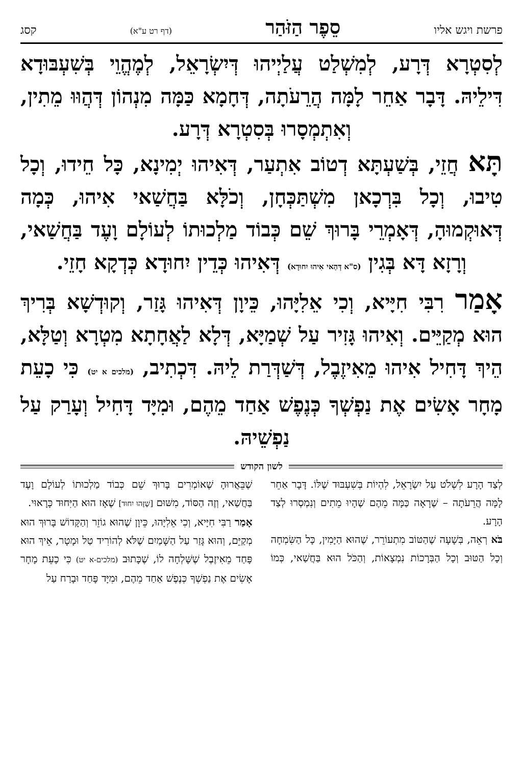פרשת ויגש אליו סֵפֶר הַזֹּהַר (דף רט ע"א) קסג
לְסִטְרָא דְּרָע, לְמִשְׁלַט עֲלַיְיהוּ דְּיִשְׂרָאֵל, לְמֶהֱוֵי בְּשִׁעְבּוּדָא דִּילֵיהּ. דָּבָר אַחֵר לָמָּה הֲרֵעֹתָה, דְּחָמָא כַּמָּה מִנְהוֹן דְּהֲוּוּ מֵתִין, וְאִתְמְסָרוּ בְּסִטְרָא דְּרָע.
תָּא חֲזֵי, בְּשַׁעְתָּא דְטוֹב אִתְעַר, דְּאִיהוּ יְמִינָא, כָּל חֵידוּ, וְכָל טִיבוּ, וְכָל בִּרְכָאן מִשְׁתַּכְּחָן, וְכֹלָּא בַּחֲשַׁאי אִיהוּ, כְּמָה דְּאוּקְמוּהָ, דְּאָמְרֵי בָּרוּךְ שֵׁם כְּבוֹד מַלְכוּתוֹ לְעוֹלָם וָעֶד בַּחֲשַׁאי, וְרָזָא דָּא בְּגִין (ס"א דְּהַאי אִיהוּ יִחוּדָא) דְּאִיהוּ כְּדֵין יִחוּדָא כְּדְקָא חָזֵי.
אָמַר רִבִּי חִיָּיא, וְכִי אֵלִיָּהוּ, כֵּיוָן דְּאִיהוּ גָּזַר, וְקוּדְשָׁא בְּרִיךְ הוּא מְקַיֵּים. וְאִיהוּ גָּזִיר עַל שְׁמַיָּא, דְּלָא לַאֲחָתָא מִטְרָא וְטַלָּא, הֵיךְ דָּחִיל אִיהוּ מֵאִיזֶבֶל, דְּשַׁדְּרַת לֵיהּ. דִּכְתִיב, (מלכים א יט) כִּי כָעֵת מָחָר אָשִׂים אֶת נַפְשְׁךָ כְּנֶפֶשׁ אַחַד מֵהֶם, וּמִיָּד דָּחִיל וְעָרַק עַל נַפְשֵׁיהּ.
לשון הקודש
לְצַד הָרָע לִשְׁלֹט עַל יִשְׂרָאֵל, לִהְיוֹת בְּשִׁעְבּוּד שֶׁלּוֹ. דָּבָר אַחֵר לָמָּה הֲרֵעֹתָה – שֶׁרָאָה כַּמָּה מֵהֶם שֶׁהָיוּ מֵתִים וְנִמְסְרוּ לְצַד הָרָע.
בֹּא רְאֵה, בְּשָׁעָה שֶׁהַטּוֹב מִתְעוֹרֵר, שֶׁהוּא הַיָּמִין, כָּל הַשִּׂמְחָה וְכָל הַטּוּב וְכָל הַבְּרָכוֹת נִמְצָאוֹת, וְהַכֹּל הוּא בַּחֲשַׁאי, כְּמוֹ שֶׁבֵּאֲרוּהָ שֶׁאוֹמְרִים בָּרוּךְ שֵׁם כְּבוֹד מַלְכוּתוֹ לְעוֹלָם וָעֶד בַּחֲשַׁאי, וְזֶה הַסּוֹד, מִשּׁוּם [שֶׁזֶּהוּ יִחוּד] שֶׁאָז הוּא הַיִּחוּד כָּרָאוּי.
אָמַר רַבִּי חִיָּיא, וְכִי אֵלִיָּהוּ, כֵּיוָן שֶׁהוּא גוֹזֵר וְהַקָּדוֹשׁ בָּרוּךְ הוּא מְקַיֵּם, וְהוּא גָּזַר עַל הַשָּׁמַיִם שֶׁלֹּא לְהוֹרִיד טַל וּמָטָר, אֵיךְ הוּא פָּחַד מֵאִיזֶבֶל שֶׁשָּׁלְחָה לוֹ, שֶׁכָּתוּב (מלכים-א יט) כִּי כָעֵת מָחָר אָשִׂים אֶת נַפְשְׁךָ כְּנֶפֶשׁ אַחַד מֵהֶם, וּמִיָּד פָּחַד וּבָרַח עַל